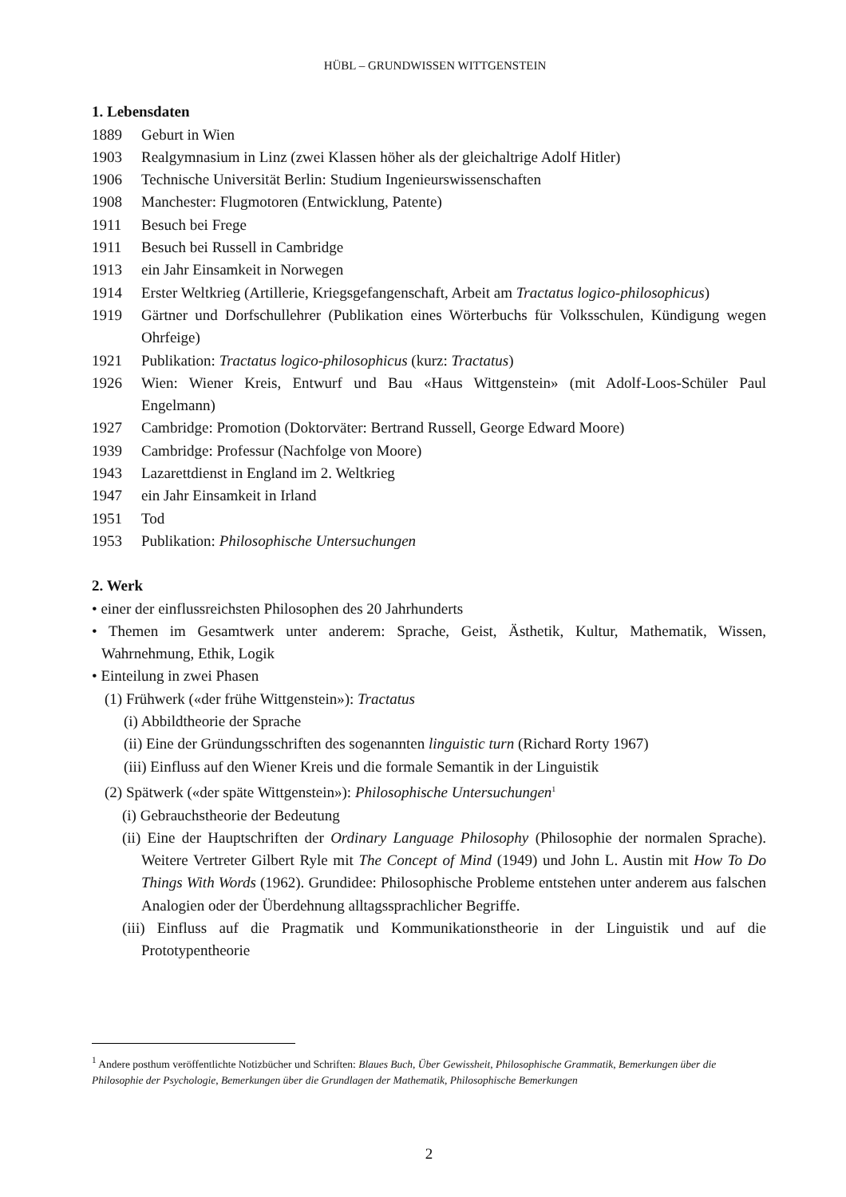HÜBL – GRUNDWISSEN WITTGENSTEIN
1. Lebensdaten
1889 Geburt in Wien
1903 Realgymnasium in Linz (zwei Klassen höher als der gleichaltrige Adolf Hitler)
1906 Technische Universität Berlin: Studium Ingenieurswissenschaften
1908 Manchester: Flugmotoren (Entwicklung, Patente)
1911 Besuch bei Frege
1911 Besuch bei Russell in Cambridge
1913 ein Jahr Einsamkeit in Norwegen
1914 Erster Weltkrieg (Artillerie, Kriegsgefangenschaft, Arbeit am Tractatus logico-philosophicus)
1919 Gärtner und Dorfschullehrer (Publikation eines Wörterbuchs für Volksschulen, Kündigung wegen Ohrfeige)
1921 Publikation: Tractatus logico-philosophicus (kurz: Tractatus)
1926 Wien: Wiener Kreis, Entwurf und Bau «Haus Wittgenstein» (mit Adolf-Loos-Schüler Paul Engelmann)
1927 Cambridge: Promotion (Doktorväter: Bertrand Russell, George Edward Moore)
1939 Cambridge: Professur (Nachfolge von Moore)
1943 Lazarettdienst in England im 2. Weltkrieg
1947 ein Jahr Einsamkeit in Irland
1951 Tod
1953 Publikation: Philosophische Untersuchungen
2. Werk
• einer der einflussreichsten Philosophen des 20 Jahrhunderts
• Themen im Gesamtwerk unter anderem: Sprache, Geist, Ästhetik, Kultur, Mathematik, Wissen, Wahrnehmung, Ethik, Logik
• Einteilung in zwei Phasen
(1) Frühwerk («der frühe Wittgenstein»): Tractatus
(i) Abbildtheorie der Sprache
(ii) Eine der Gründungsschriften des sogenannten linguistic turn (Richard Rorty 1967)
(iii) Einfluss auf den Wiener Kreis und die formale Semantik in der Linguistik
(2) Spätwerk («der späte Wittgenstein»): Philosophische Untersuchungen<sup>1</sup>
(i) Gebrauchstheorie der Bedeutung
(ii) Eine der Hauptschriften der Ordinary Language Philosophy (Philosophie der normalen Sprache). Weitere Vertreter Gilbert Ryle mit The Concept of Mind (1949) und John L. Austin mit How To Do Things With Words (1962). Grundidee: Philosophische Probleme entstehen unter anderem aus falschen Analogien oder der Überdehnung alltagssprachlicher Begriffe.
(iii) Einfluss auf die Pragmatik und Kommunikationstheorie in der Linguistik und auf die Prototypentheorie
<sup>1</sup> Andere posthum veröffentlichte Notizbücher und Schriften: Blaues Buch, Über Gewissheit, Philosophische Grammatik, Bemerkungen über die Philosophie der Psychologie, Bemerkungen über die Grundlagen der Mathematik, Philosophische Bemerkungen
2